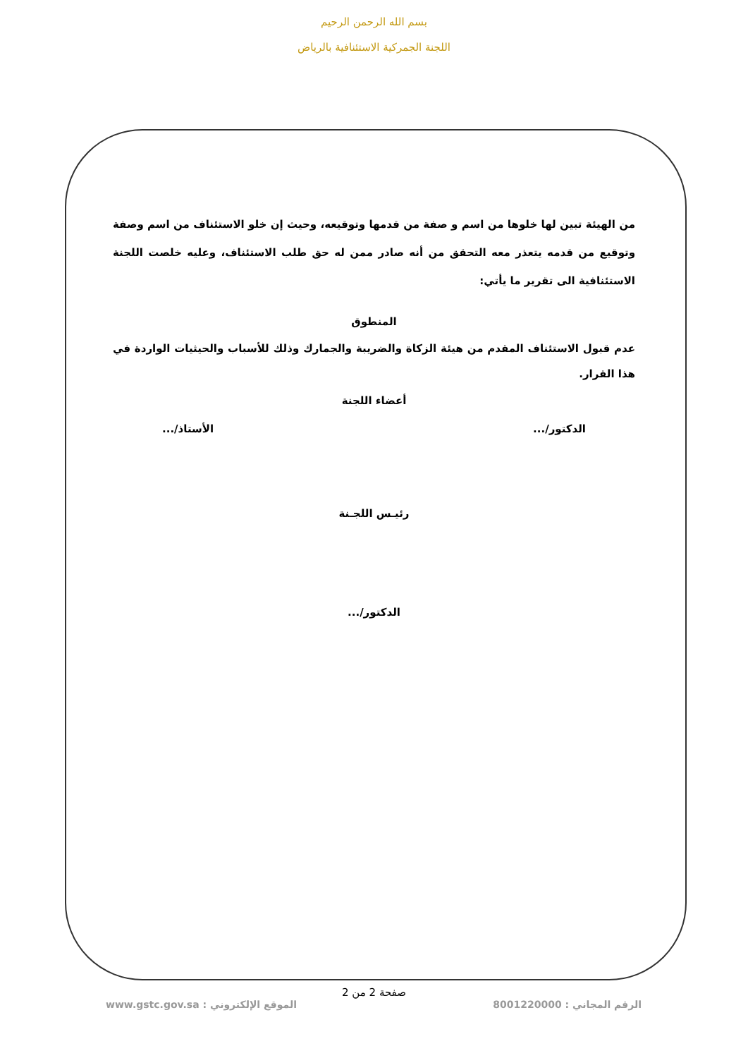بسم الله الرحمن الرحيم
اللجنة الجمركية الاستئنافية بالرياض
من الهيئة تبين لها خلوها من اسم و صفة من قدمها وتوقيعه، وحيث إن خلو الاستئناف من اسم وصفة وتوقيع من قدمه يتعذر معه التحقق من أنه صادر ممن له حق طلب الاستئناف، وعليه خلصت اللجنة الاستئنافية الى تقرير ما يأتي:
المنطوق
عدم قبول الاستئناف المقدم من هيئة الزكاة والضريبة والجمارك وذلك للأسباب والحيثيات الواردة في هذا القرار.
أعضاء اللجنة
الدكتور/... الأستاذ/...
رئيـس اللجـنة
الدكتور/...
صفحة 2 من 2
الرقم المجاني : 8001220000 الموقع الإلكتروني : www.gstc.gov.sa